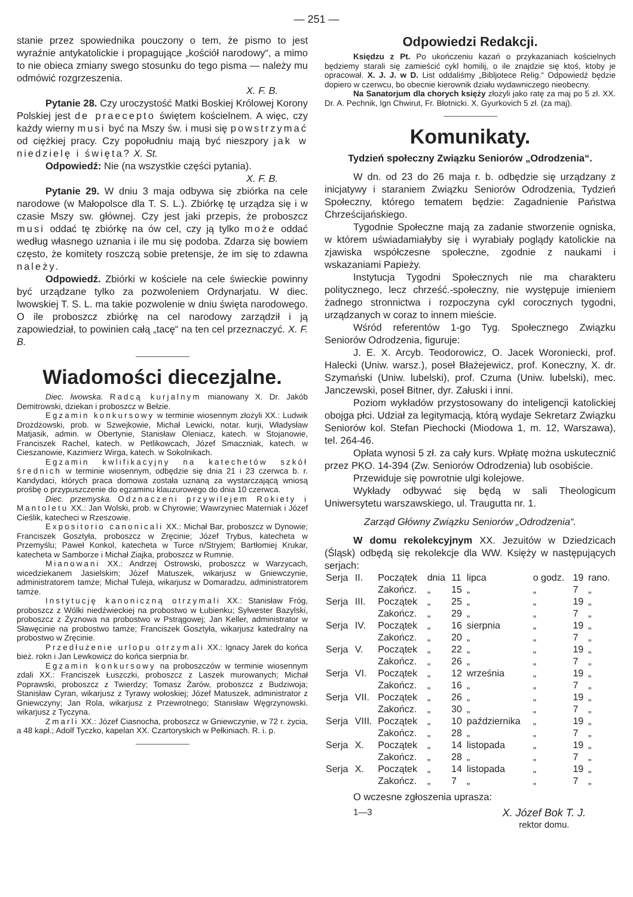— 251 —
stanie przez spowiednika pouczony o tem, że pismo to jest wyraźnie antykatolickie i propagujące „kościół narodowy“, a mimo to nie obieca zmiany swego stosunku do tego pisma — należy mu odmówić rozgrzeszenia.
X. F. B.
Pytanie 28. Czy uroczystość Matki Boskiej Królowej Korony Polskiej jest de praecepto świętem kościelnem. A więc, czy każdy wierny musi być na Mszy św. i musi się powstrzymać od ciężkiej pracy. Czy popołudniu mają być nieszpory jak w niedzielę i święta? X. St.
Odpowiedź: Nie (na wszystkie części pytania).
X. F. B.
Pytanie 29. W dniu 3 maja odbywa się zbiórka na cele narodowe (w Małopolsce dla T. S. L.). Zbiórkę tę urządza się i w czasie Mszy sw. głównej. Czy jest jaki przepis, że proboszcz musi oddać tę zbiórkę na ów cel, czy ją tylko może oddać według własnego uznania i ile mu się podoba. Zdarza się bowiem często, że komitety roszczą sobie pretensje, że im się to zdawna należy.
Odpowiedź. Zbiórki w kościele na cele świeckie powinny być urządzane tylko za pozwoleniem Ordynarjatu. W diec. lwowskiej T. S. L. ma takie pozwolenie w dniu święta narodowego. O ile proboszcz zbiórkę na cel narodowy zarządził i ją zapowiedział, to powinien całą „tacę“ na ten cel przeznaczyć. X. F. B.
Wiadomości diecezjalne.
Diec. lwowska. Radcą kurjalnym mianowany X. Dr. Jakób Demitrowski, dziekan i proboszcz w Bełzie.
Egzamin konkursowy w terminie wiosennym złożyli XX.: Ludwik Drożdżowski, prob. w Szwejkowie, Michał Lewicki, notar. kurji, Władysław Matjasik, admin. w Obertynie, Stanisław Oleniacz, katech. w Stojanowie, Franciszek Rachel, katech. w Petlikowcach, Józef Smaczniak, katech. w Cieszanowie, Kazimierz Wirga, katech. w Sokolnikach.
Egzamin kwlifikacyjny na katechetów szkół średnich w terminie wiosennym, odbędzie się dnia 21 i 23 czerwca b. r. Kandydaci, których praca domowa została uznaną za wystarczającą wniosą prośbę o przypuszczenie do egzaminu klauzurowego do dnia 10 czerwca.
Diec. przemyska. Odznaczeni przywilejem Rokiety i Mantoletu XX.: Jan Wolski, prob. w Chyrowie; Wawrzyniec Materniak i Józef Cieślik, katecheci w Rzeszowie.
Expositorio canonicali XX.: Michał Bar, proboszcz w Dynowie; Franciszek Gosztyła, proboszcz w Zręcinie; Józef Trybus, katecheta w Przemyślu; Paweł Konkol, katecheta w Turce n/Stryjem; Bartłomiej Krukar, katecheta w Samborze i Michał Ziajka, proboszcz w Rumnie.
Mianowani XX.: Andrzej Ostrowski, proboszcz w Warzycach, wicedziekanem Jasielskim; Józef Matuszek, wikarjusz w Gniewczynie, administratorem tamże; Michał Tuleja, wikarjusz w Domaradzu, administratorem tamże.
Instytucję kanoniczną otrzymali XX.: Stanisław Fróg, proboszcz z Wólki niedźwieckiej na probostwo w Łubienku; Sylwester Bazylski, proboszcz z Żyznowa na probostwo w Pstrągowej; Jan Keller, administrator w Sławęcinie na probostwo tamże; Franciszek Gosztyła, wikarjusz katedralny na probostwo w Zręcinie.
Przedłużenie urlopu otrzymali XX.: Ignacy Jarek do końca bież. rokn i Jan Lewkowicz do końca sierpnia br.
Egzamin konkursowy na proboszczów w terminie wiosennym zdali XX.: Franciszek Łuszczki, proboszcz z Laszek murowanych; Michał Poprawski, proboszcz z Twierdzy; Tomasz Żarów, proboszcz z Budziwoja; Stanisław Cyran, wikarjusz z Tyrawy wołoskiej; Józef Matuszek, administrator z Gniewczyny; Jan Rola, wikarjusz z Przewrotnego; Stanisław Węgrzynowski. wikarjusz z Tyczyna.
Zmarli XX.: Józef Ciasnocha, proboszcz w Gniewczynie, w 72 r. życia, a 48 kapł.; Adolf Tyczko, kapelan XX. Czartoryskich w Pełkiniach. R. i. p.
Odpowiedzi Redakcji.
Księdzu z Pt. Po ukończeniu kazań o przykazaniach kościelnych będziemy starali się zamieścić cykl homilij, o ile znajdzie się ktoś, ktoby je opracował. X. J. J. w D. List oddaliśmy „Bibljotece Relig.“ Odpowiedź będzie dopiero w czerwcu, bo obecnie kierownik działu wydawniczego nieobecny.
Na Sanatorjum dla chorych księży złożyli jako ratę za maj po 5 zł. XX. Dr. A. Pechnik, Ign Chwirut, Fr. Błotnicki. X. Gyurkovich 5 zł. (za maj).
Komunikaty.
Tydzień społeczny Związku Seniorów „Odrodzenia“.
W dn. od 23 do 26 maja r. b. odbędzie się urządzany z inicjatywy i staraniem Związku Seniorów Odrodzenia, Tydzień Społeczny, którego tematem będzie: Zagadnienie Państwa Chrześcijańskiego.
Tygodnie Społeczne mają za zadanie stworzenie ogniska, w którem uświadamiałyby się i wyrabiały poglądy katolickie na zjawiska współczesne społeczne, zgodnie z naukami i wskazaniami Papieży.
Instytucja Tygodni Społecznych nie ma charakteru politycznego, lecz chrześć.-społeczny, nie występuje imieniem żadnego stronnictwa i rozpoczyna cykl corocznych tygodni, urządzanych w coraz to innem mieście.
Wśród referentów 1-go Tyg. Społecznego Związku Seniorów Odrodzenia, figuruje:
J. E. X. Arcyb. Teodorowicz, O. Jacek Woroniecki, prof. Halecki (Uniw. warsz.), poseł Błażejewicz, prof. Koneczny, X. dr. Szymański (Uniw. lubelski), prof. Czuma (Uniw. lubelski), mec. Janczewski, poseł Bitner, dyr. Załuski i inni.
Poziom wykładów przystosowany do inteligencji katolickiej obojga płci. Udział za legitymacją, którą wydaje Sekretarz Związku Seniorów kol. Stefan Piechocki (Miodowa 1, m. 12, Warszawa), tel. 264-46.
Opłata wynosi 5 zł. za cały kurs. Wpłatę można uskutecznić przez PKO. 14-394 (Zw. Seniorów Odrodzenia) lub osobiście.
Przewiduje się powrotnie ulgi kolejowe.
Wykłady odbywać się będą w sali Theologicum Uniwersytetu warszawskiego, ul. Traugutta nr. 1.
Zarząd Główny Związku Seniorów „Odrodzenia“.
W domu rekolekcyjnym XX. Jezuitów w Dziedzicach (Śląsk) odbędą się rekolekcje dla WW. Księży w następujących serjach:
| Serja | II. | Początek | dnia | 11 | lipca | o godz. | 19 | rano. |
| | | Zakończ. | „ | 15 | „ | „ | 7 | „ |
| Serja | III. | Początek | „ | 25 | „ | „ | 19 | „ |
| | | Zakończ. | „ | 29 | „ | „ | 7 | „ |
| Serja | IV. | Początek | „ | 16 | sierpnia | „ | 19 | „ |
| | | Zakończ. | „ | 20 | „ | „ | 7 | „ |
| Serja | V. | Początek | „ | 22 | „ | „ | 19 | „ |
| | | Zakończ. | „ | 26 | „ | „ | 7 | „ |
| Serja | VI. | Początek | „ | 12 | września | „ | 19 | „ |
| | | Zakończ. | „ | 16 | „ | „ | 7 | „ |
| Serja | VII. | Początek | „ | 26 | „ | „ | 19 | „ |
| | | Zakończ. | „ | 30 | „ | „ | 7 | „ |
| Serja | VIII. | Początek | „ | 10 | października | „ | 19 | „ |
| | | Zakończ. | „ | 28 | „ | „ | 7 | „ |
| Serja | X. | Początek | „ | 14 | listopada | „ | 19 | „ |
| | | Zakończ. | „ | 28 | „ | „ | 7 | „ |
| Serja | X. | Początek | „ | 14 | listopada | „ | 19 | „ |
| | | Zakończ. | „ | 7 | „ | „ | 7 | „ |
O wczesne zgłoszenia uprasza:
1—3 X. Józef Bok T. J.
rektor domu.